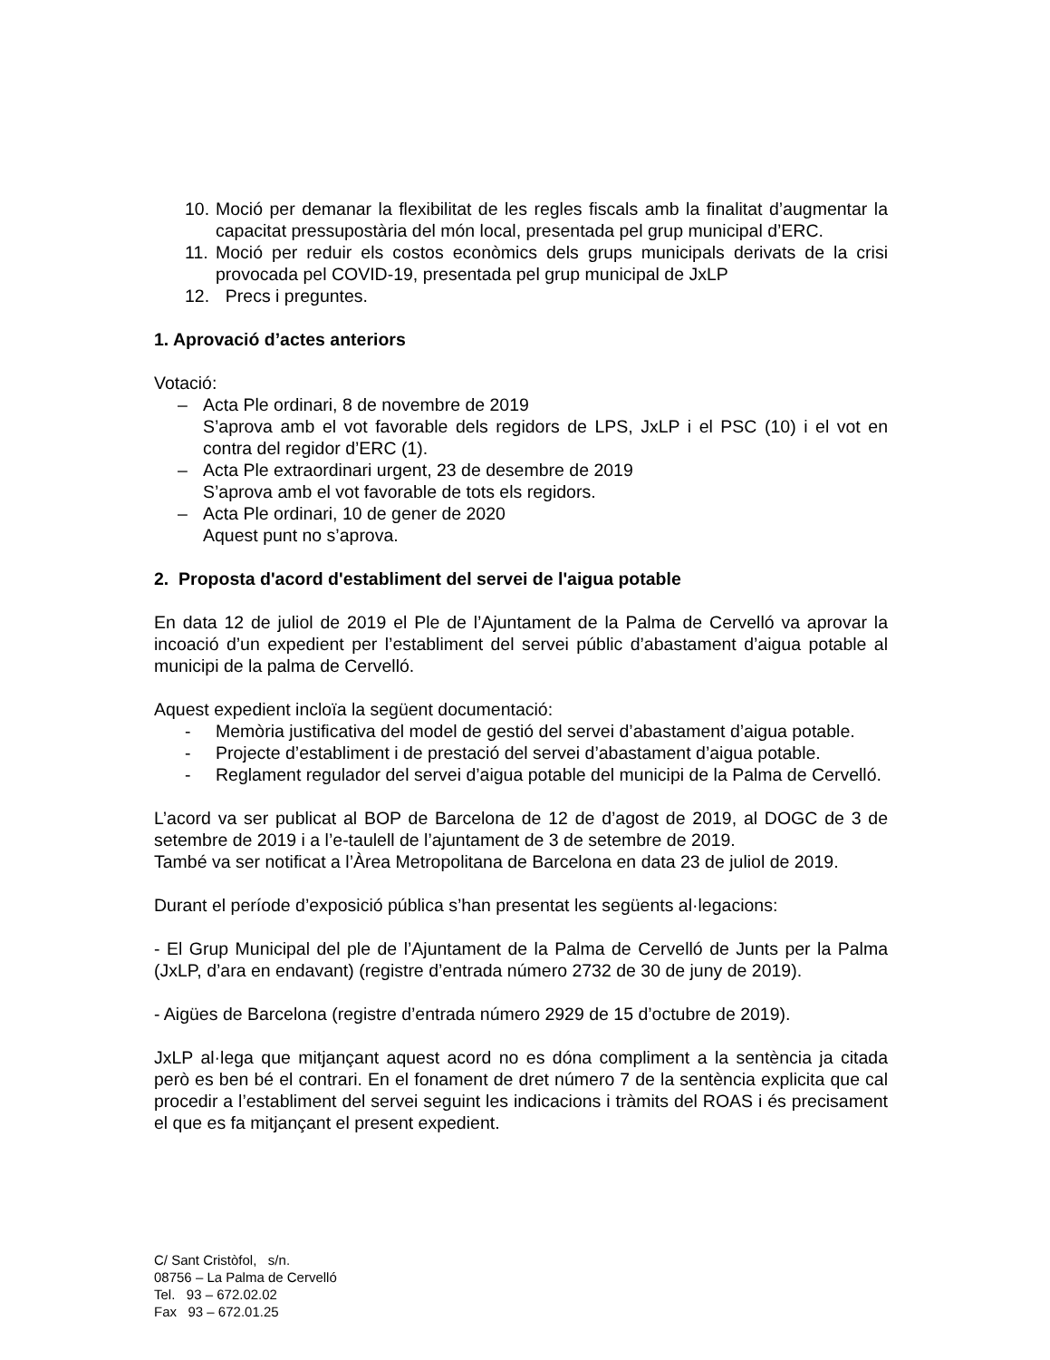10.
Moció per demanar la flexibilitat de les regles fiscals amb la finalitat d’augmentar la capacitat pressupostària del món local, presentada pel grup municipal d’ERC.
11.
Moció per reduir els costos econòmics dels grups municipals derivats de la crisi provocada pel COVID-19, presentada pel grup municipal de JxLP
12.
Precs i preguntes.
1. Aprovació d’actes anteriors
Votació:
– Acta Ple ordinari, 8 de novembre de 2019
S’aprova amb el vot favorable dels regidors de LPS, JxLP i el PSC (10) i el vot en contra del regidor d’ERC (1).
– Acta Ple extraordinari urgent, 23 de desembre de 2019
S’aprova amb el vot favorable de tots els regidors.
– Acta Ple ordinari, 10 de gener de 2020
Aquest punt no s’aprova.
2. Proposta d'acord d'establiment del servei de l'aigua potable
En data 12 de juliol de 2019 el Ple de l’Ajuntament de la Palma de Cervelló va aprovar la incoació d’un expedient per l’establiment del servei públic d’abastament d’aigua potable al municipi de la palma de Cervelló.
Aquest expedient incloïa la següent documentació:
- Memòria justificativa del model de gestió del servei d’abastament d’aigua potable.
- Projecte d’establiment i de prestació del servei d’abastament d’aigua potable.
- Reglament regulador del servei d’aigua potable del municipi de la Palma de Cervelló.
L’acord va ser publicat al BOP de Barcelona de 12 de d’agost de 2019, al DOGC de 3 de setembre de 2019 i a l’e-taulell de l’ajuntament de 3 de setembre de 2019.
També va ser notificat a l’Àrea Metropolitana de Barcelona en data 23 de juliol de 2019.
Durant el període d’exposició pública s’han presentat les següents al·legacions:
- El Grup Municipal del ple de l’Ajuntament de la Palma de Cervelló de Junts per la Palma (JxLP, d’ara en endavant) (registre d’entrada número 2732 de 30 de juny de 2019).
- Aigües de Barcelona (registre d’entrada número 2929 de 15 d’octubre de 2019).
JxLP al·lega que mitjançant aquest acord no es dóna compliment a la sentència ja citada però es ben bé el contrari. En el fonament de dret número 7 de la sentència explicita que cal procedir a l’establiment del servei seguint les indicacions i tràmits del ROAS i és precisament el que es fa mitjançant el present expedient.
C/ Sant Cristòfol, s/n.
08756 – La Palma de Cervelló
Tel. 93 – 672.02.02
Fax 93 – 672.01.25